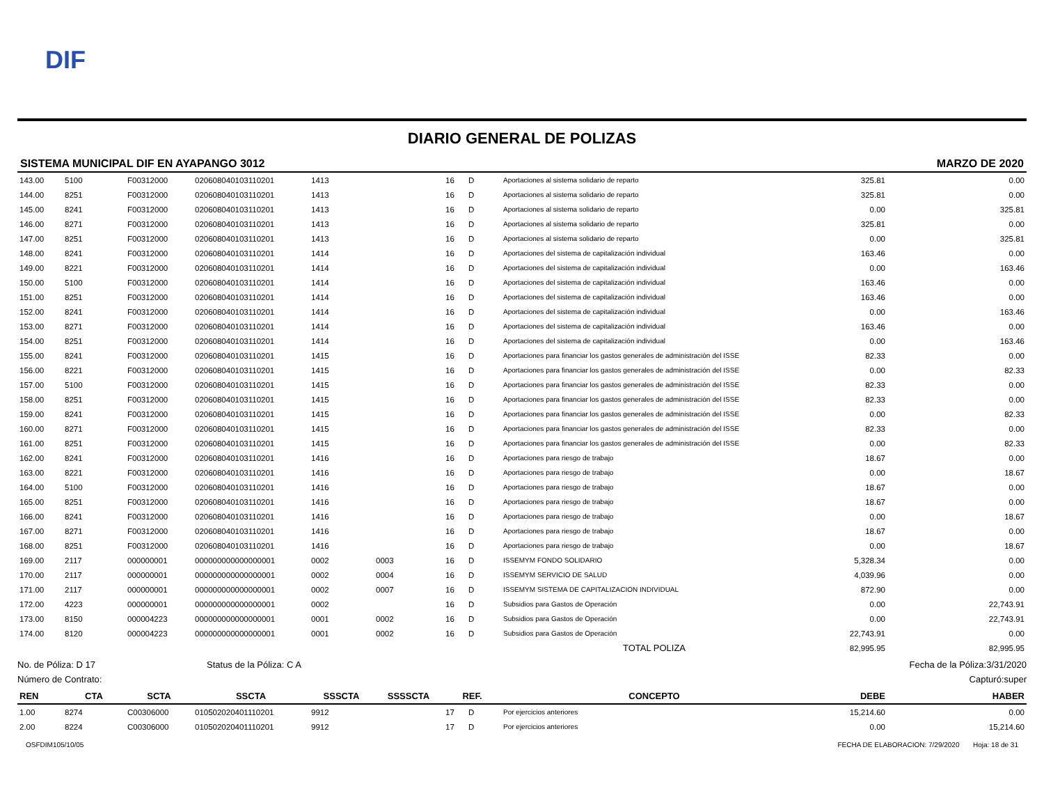DIF
DIARIO GENERAL DE POLIZAS
SISTEMA MUNICIPAL DIF EN AYAPANGO 3012 MARZO DE 2020
| 143.00 | 5100 | F00312000 | 020608040103110201 | 1413 | | 16 | D | Aportaciones al sistema solidario de reparto | 325.81 | 0.00 |
| 144.00 | 8251 | F00312000 | 020608040103110201 | 1413 | | 16 | D | Aportaciones al sistema solidario de reparto | 325.81 | 0.00 |
| 145.00 | 8241 | F00312000 | 020608040103110201 | 1413 | | 16 | D | Aportaciones al sistema solidario de reparto | 0.00 | 325.81 |
| 146.00 | 8271 | F00312000 | 020608040103110201 | 1413 | | 16 | D | Aportaciones al sistema solidario de reparto | 325.81 | 0.00 |
| 147.00 | 8251 | F00312000 | 020608040103110201 | 1413 | | 16 | D | Aportaciones al sistema solidario de reparto | 0.00 | 325.81 |
| 148.00 | 8241 | F00312000 | 020608040103110201 | 1414 | | 16 | D | Aportaciones del sistema de capitalización individual | 163.46 | 0.00 |
| 149.00 | 8221 | F00312000 | 020608040103110201 | 1414 | | 16 | D | Aportaciones del sistema de capitalización individual | 0.00 | 163.46 |
| 150.00 | 5100 | F00312000 | 020608040103110201 | 1414 | | 16 | D | Aportaciones del sistema de capitalización individual | 163.46 | 0.00 |
| 151.00 | 8251 | F00312000 | 020608040103110201 | 1414 | | 16 | D | Aportaciones del sistema de capitalización individual | 163.46 | 0.00 |
| 152.00 | 8241 | F00312000 | 020608040103110201 | 1414 | | 16 | D | Aportaciones del sistema de capitalización individual | 0.00 | 163.46 |
| 153.00 | 8271 | F00312000 | 020608040103110201 | 1414 | | 16 | D | Aportaciones del sistema de capitalización individual | 163.46 | 0.00 |
| 154.00 | 8251 | F00312000 | 020608040103110201 | 1414 | | 16 | D | Aportaciones del sistema de capitalización individual | 0.00 | 163.46 |
| 155.00 | 8241 | F00312000 | 020608040103110201 | 1415 | | 16 | D | Aportaciones para financiar los gastos generales de administración del ISSE | 82.33 | 0.00 |
| 156.00 | 8221 | F00312000 | 020608040103110201 | 1415 | | 16 | D | Aportaciones para financiar los gastos generales de administración del ISSE | 0.00 | 82.33 |
| 157.00 | 5100 | F00312000 | 020608040103110201 | 1415 | | 16 | D | Aportaciones para financiar los gastos generales de administración del ISSE | 82.33 | 0.00 |
| 158.00 | 8251 | F00312000 | 020608040103110201 | 1415 | | 16 | D | Aportaciones para financiar los gastos generales de administración del ISSE | 82.33 | 0.00 |
| 159.00 | 8241 | F00312000 | 020608040103110201 | 1415 | | 16 | D | Aportaciones para financiar los gastos generales de administración del ISSE | 0.00 | 82.33 |
| 160.00 | 8271 | F00312000 | 020608040103110201 | 1415 | | 16 | D | Aportaciones para financiar los gastos generales de administración del ISSE | 82.33 | 0.00 |
| 161.00 | 8251 | F00312000 | 020608040103110201 | 1415 | | 16 | D | Aportaciones para financiar los gastos generales de administración del ISSE | 0.00 | 82.33 |
| 162.00 | 8241 | F00312000 | 020608040103110201 | 1416 | | 16 | D | Aportaciones para riesgo de trabajo | 18.67 | 0.00 |
| 163.00 | 8221 | F00312000 | 020608040103110201 | 1416 | | 16 | D | Aportaciones para riesgo de trabajo | 0.00 | 18.67 |
| 164.00 | 5100 | F00312000 | 020608040103110201 | 1416 | | 16 | D | Aportaciones para riesgo de trabajo | 18.67 | 0.00 |
| 165.00 | 8251 | F00312000 | 020608040103110201 | 1416 | | 16 | D | Aportaciones para riesgo de trabajo | 18.67 | 0.00 |
| 166.00 | 8241 | F00312000 | 020608040103110201 | 1416 | | 16 | D | Aportaciones para riesgo de trabajo | 0.00 | 18.67 |
| 167.00 | 8271 | F00312000 | 020608040103110201 | 1416 | | 16 | D | Aportaciones para riesgo de trabajo | 18.67 | 0.00 |
| 168.00 | 8251 | F00312000 | 020608040103110201 | 1416 | | 16 | D | Aportaciones para riesgo de trabajo | 0.00 | 18.67 |
| 169.00 | 2117 | 000000001 | 000000000000000001 | 0002 | 0003 | 16 | D | ISSEMYM FONDO SOLIDARIO | 5,328.34 | 0.00 |
| 170.00 | 2117 | 000000001 | 000000000000000001 | 0002 | 0004 | 16 | D | ISSEMYM SERVICIO DE SALUD | 4,039.96 | 0.00 |
| 171.00 | 2117 | 000000001 | 000000000000000001 | 0002 | 0007 | 16 | D | ISSEMYM SISTEMA DE CAPITALIZACION INDIVIDUAL | 872.90 | 0.00 |
| 172.00 | 4223 | 000000001 | 000000000000000001 | 0002 | | 16 | D | Subsidios para Gastos de Operación | 0.00 | 22,743.91 |
| 173.00 | 8150 | 000004223 | 000000000000000001 | 0001 | 0002 | 16 | D | Subsidios para Gastos de Operación | 0.00 | 22,743.91 |
| 174.00 | 8120 | 000004223 | 000000000000000001 | 0001 | 0002 | 16 | D | Subsidios para Gastos de Operación | 22,743.91 | 0.00 |
| | | | | | | | | TOTAL POLIZA | 82,995.95 | 82,995.95 |
No. de Póliza: D 17 Status de la Póliza: C A Fecha de la Póliza:3/31/2020
Número de Contrato: Capturó:super
| REN | CTA | SCTA | SSCTA | SSSCTA | SSSSCTA | REF. | | CONCEPTO | DEBE | HABER |
| --- | --- | --- | --- | --- | --- | --- | --- | --- | --- | --- |
| 1.00 | 8274 | C00306000 | 010502020401110201 | 9912 | | 17 | D | Por ejercicios anteriores | 15,214.60 | 0.00 |
| 2.00 | 8224 | C00306000 | 010502020401110201 | 9912 | | 17 | D | Por ejercicios anteriores | 0.00 | 15,214.60 |
OSFDIM105/10/05 FECHA DE ELABORACION: 7/29/2020 Hoja: 18 de 31